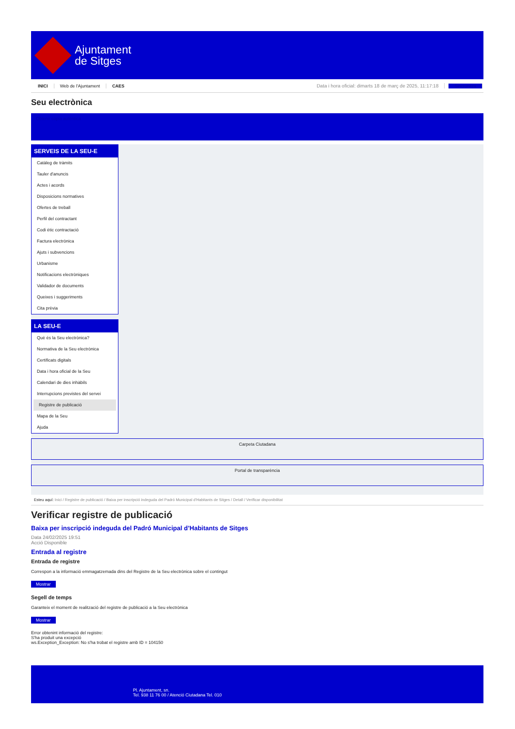Ajuntament
de Sitges
INICI Web de l'Ajuntament CAES Data i hora oficial: dimarts 18 de març de 2025, 11:17:18 Sincronitza
Seu electrònica
Obtenir còpia autèntica
SERVEIS DE LA SEU-E
Catàleg de tràmits
Tauler d'anuncis
Actes i acords
Disposicions normatives
Ofertes de treball
Perfil del contractant
Codi ètic contractació
Factura electrònica
Ajuts i subvencions
Urbanisme
Notificacions electròniques
Validador de documents
Queixes i suggeriments
Cita prèvia
LA SEU-E
Què és la Seu electrònica?
Normativa de la Seu electrònica
Certificats digitals
Data i hora oficial de la Seu
Calendari de dies inhàbils
Interrupcions previstes del servei
Registre de publicació
Mapa de la Seu
Ajuda
Carpeta Ciutadana
Portal de transparència
Esteu aquí: Inici / Registre de publicació / Baixa per inscripció indeguda del Padró Municipal d'Habitants de Sitges / Detall / Verificar disponibilitat
Verificar registre de publicació
Baixa per inscripció indeguda del Padró Municipal d’Habitants de Sitges
Data 24/02/2025 19:51
Acció Disponible
Entrada al registre
Entrada de registre
Correspon a la informació emmagatzemada dins del Registre de la Seu electrònica sobre el contingut
Mostrar
Segell de temps
Garanteix el moment de realització del registre de publicació a la Seu electrònica
Mostrar
Error obtenint informació del registre:
S'ha produit una excepció
ws.Exception_Exception: No s'ha trobat el registre amb ID = 104150
Pl. Ajuntament, sn.
Tel. 938 11 76 00 / Atenció Ciutadana Tel. 010